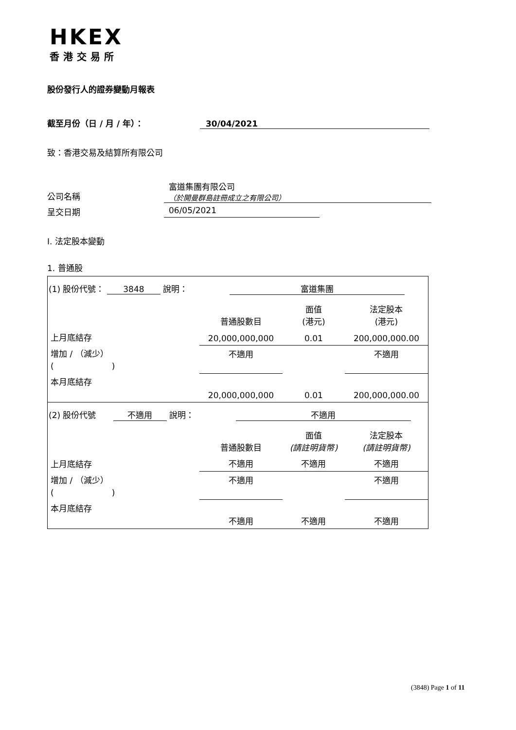HKEX
香港交易所
股份發行人的證券變動月報表
截至月份（日 / 月 / 年）： 30/04/2021
致：香港交易及結算所有限公司
公司名稱
富道集團有限公司
（於開曼群島註冊成立之有限公司）
呈交日期 06/05/2021
I. 法定股本變動
1. 普通股
| (1) 股份代號： 3848 說明： 富道集團 | | | |
| | 普通股數目 | 面值 (港元) | 法定股本 (港元) |
| 上月底結存 | 20,000,000,000 | 0.01 | 200,000,000.00 |
| 增加 / （減少） ( ) | 不適用 | | 不適用 |
| 本月底結存 | 20,000,000,000 | 0.01 | 200,000,000.00 |
| (2) 股份代號 不適用 說明： 不適用 | | | |
| | 普通股數目 | 面值 (請註明貨幣) | 法定股本 (請註明貨幣) |
| 上月底結存 | 不適用 | 不適用 | 不適用 |
| 增加 / （減少） ( ) | 不適用 | | 不適用 |
| 本月底結存 | 不適用 | 不適用 | 不適用 |
(3848) Page 1 of 11